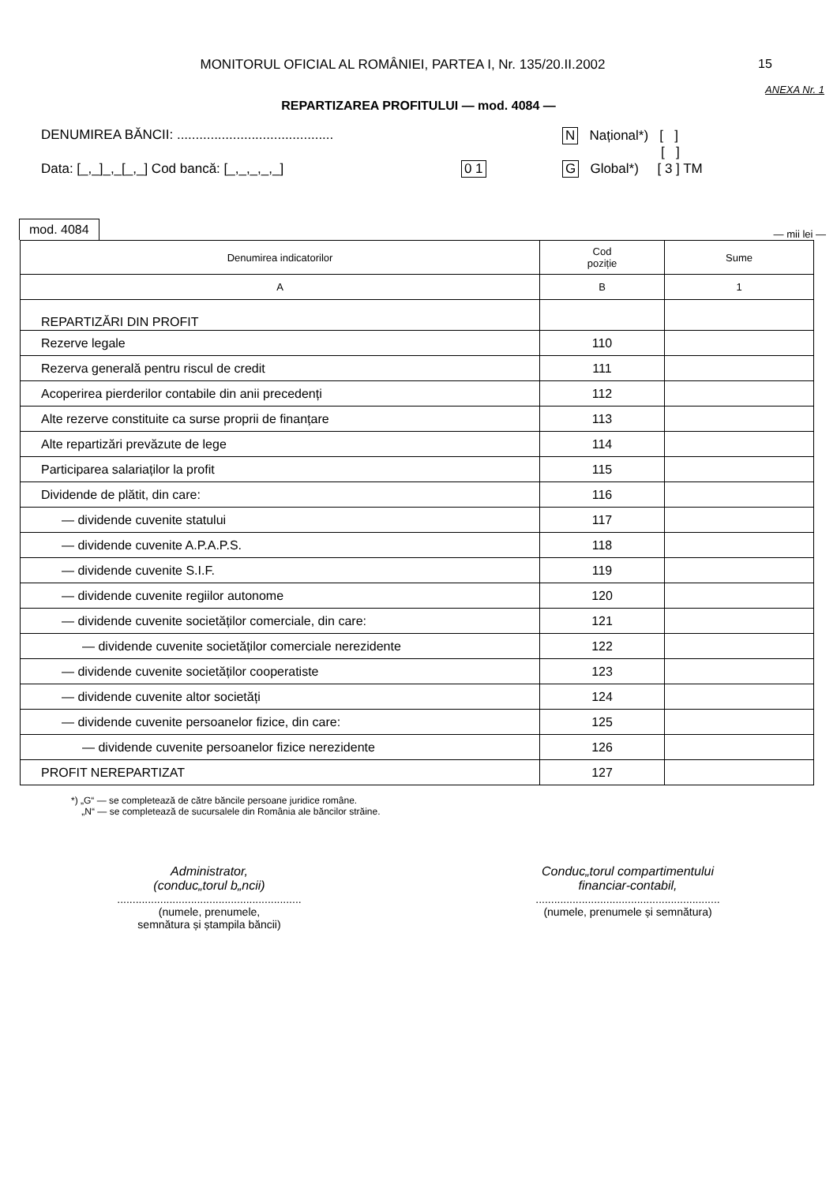MONITORUL OFICIAL AL ROMÂNIEI, PARTEA I, Nr. 135/20.II.2002
15
ANEXA Nr. 1
REPARTIZAREA PROFITULUI — mod. 4084 —
DENUMIREA BĂNCII: ..........................................
Data: [_,_]_,_[_,_] Cod bancă: [_,_,_,_,_] 0 1
N Național*) [ ]
[ ]
G Global*) [ 3 ] TM
mod. 4084
— mii lei —
| Denumirea indicatorilor | Cod poziție | Sume |
| --- | --- | --- |
| A | B | 1 |
| REPARTIZĂRI DIN PROFIT | | |
| Rezerve legale | 110 | |
| Rezerva generală pentru riscul de credit | 111 | |
| Acoperirea pierderilor contabile din anii precedenți | 112 | |
| Alte rezerve constituite ca surse proprii de finanțare | 113 | |
| Alte repartizări prevăzute de lege | 114 | |
| Participarea salariaților la profit | 115 | |
| Dividende de plătit, din care: | 116 | |
| — dividende cuvenite statului | 117 | |
| — dividende cuvenite A.P.A.P.S. | 118 | |
| — dividende cuvenite S.I.F. | 119 | |
| — dividende cuvenite regiilor autonome | 120 | |
| — dividende cuvenite societăților comerciale, din care: | 121 | |
| — dividende cuvenite societăților comerciale nerezidente | 122 | |
| — dividende cuvenite societăților cooperatiste | 123 | |
| — dividende cuvenite altor societăți | 124 | |
| — dividende cuvenite persoanelor fizice, din care: | 125 | |
| — dividende cuvenite persoanelor fizice nerezidente | 126 | |
| PROFIT NEREPARTIZAT | 127 | |
*) „G“ — se completează de către băncile persoane juridice române.
„N“ — se completează de sucursalele din România ale băncilor străine.
Administrator,
(conduc„torul b„ncii)
............................................................
(numele, prenumele,
semnătura și ștampila băncii)
Conduc„torul compartimentului
financiar-contabil,
............................................................
(numele, prenumele și semnătura)